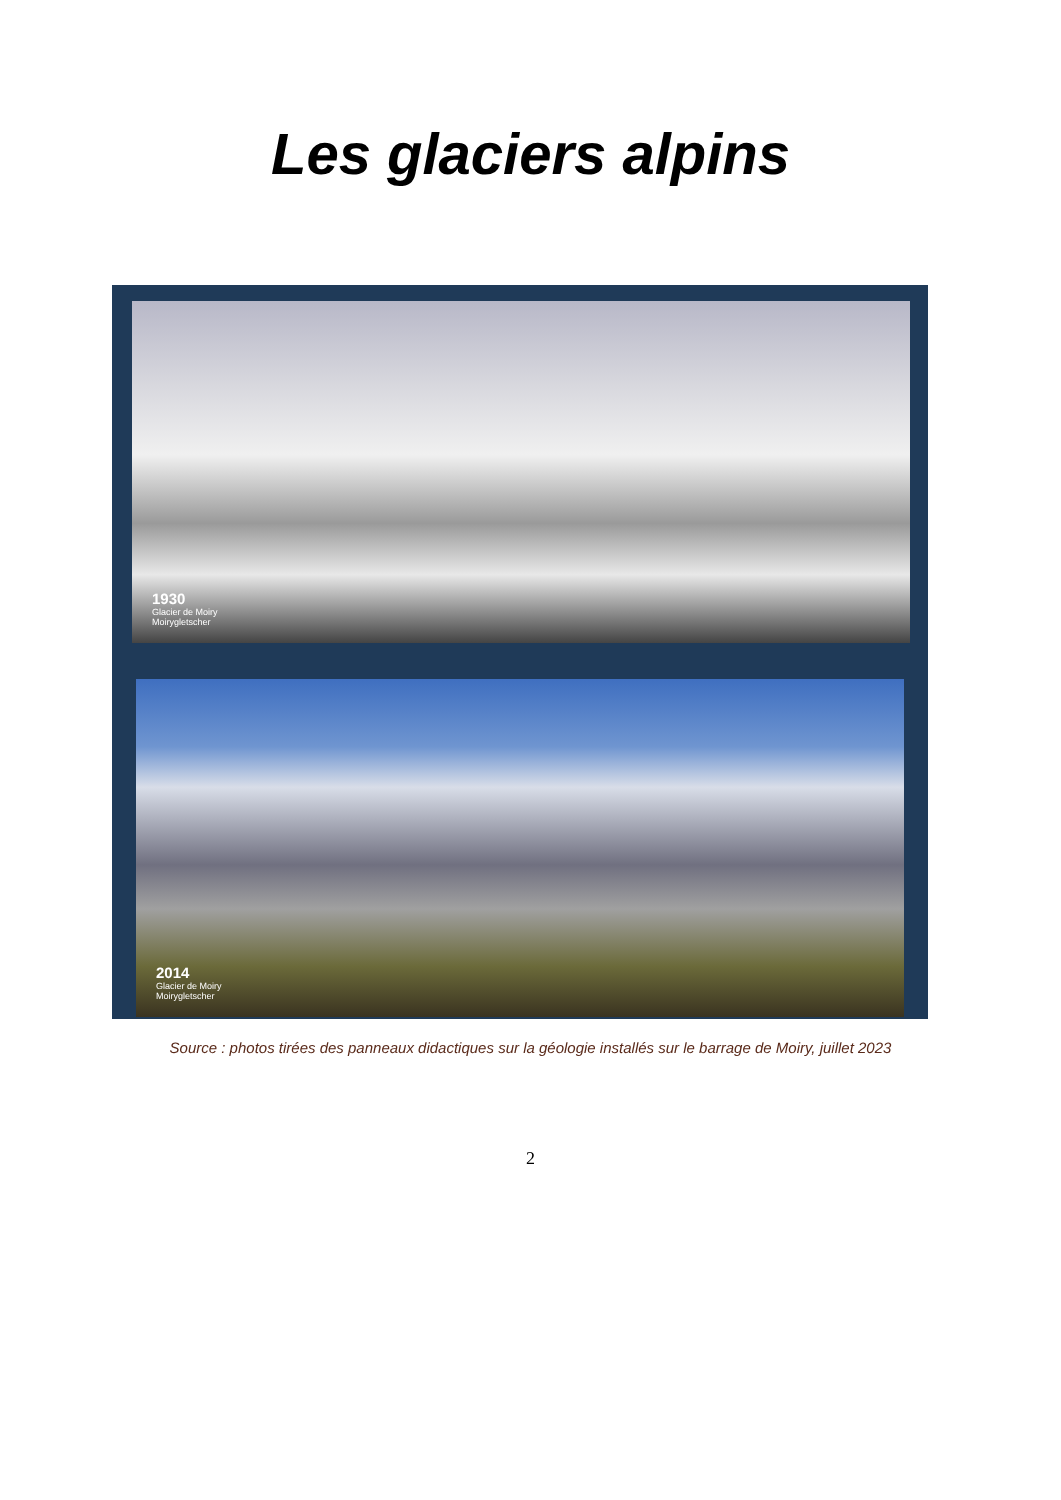Les glaciers alpins
1930
Glacier de Moiry
Moirygletscher
2014
Glacier de Moiry
Moirygletscher
Source : photos tirées des panneaux didactiques sur la géologie installés sur le barrage de Moiry, juillet 2023
2